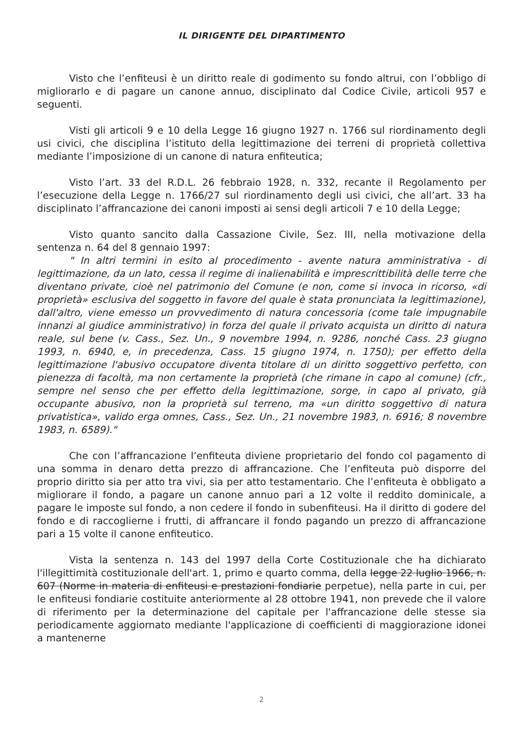IL DIRIGENTE DEL DIPARTIMENTO
Visto che l’enfiteusi è un diritto reale di godimento su fondo altrui, con l’obbligo di migliorarlo e di pagare un canone annuo, disciplinato dal Codice Civile, articoli 957 e seguenti.
Visti gli articoli 9 e 10 della Legge 16 giugno 1927 n. 1766 sul riordinamento degli usi civici, che disciplina l’istituto della legittimazione dei terreni di proprietà collettiva mediante l’imposizione di un canone di natura enfiteutica;
Visto l’art. 33 del R.D.L. 26 febbraio 1928, n. 332, recante il Regolamento per l’esecuzione della Legge n. 1766/27 sul riordinamento degli usi civici, che all’art. 33 ha disciplinato l’affrancazione dei canoni imposti ai sensi degli articoli 7 e 10 della Legge;
Visto quanto sancito dalla Cassazione Civile, Sez. III, nella motivazione della sentenza n. 64 del 8 gennaio 1997:
" In altri termini in esito al procedimento - avente natura amministrativa - di legittimazione, da un lato, cessa il regime di inalienabilità e imprescrittibilità delle terre che diventano private, cioè nel patrimonio del Comune (e non, come si invoca in ricorso, «di proprietà» esclusiva del soggetto in favore del quale è stata pronunciata la legittimazione), dall'altro, viene emesso un provvedimento di natura concessoria (come tale impugnabile innanzi al giudice amministrativo) in forza del quale il privato acquista un diritto di natura reale, sul bene (v. Cass., Sez. Un., 9 novembre 1994, n. 9286, nonché Cass. 23 giugno 1993, n. 6940, e, in precedenza, Cass. 15 giugno 1974, n. 1750); per effetto della legittimazione l'abusivo occupatore diventa titolare di un diritto soggettivo perfetto, con pienezza di facoltà, ma non certamente la proprietà (che rimane in capo al comune) (cfr., sempre nel senso che per effetto della legittimazione, sorge, in capo al privato, già occupante abusivo, non la proprietà sul terreno, ma «un diritto soggettivo di natura privatistica», valido erga omnes, Cass., Sez. Un., 21 novembre 1983, n. 6916; 8 novembre 1983, n. 6589)."
Che con l’affrancazione l’enfiteuta diviene proprietario del fondo col pagamento di una somma in denaro detta prezzo di affrancazione. Che l’enfiteuta può disporre del proprio diritto sia per atto tra vivi, sia per atto testamentario. Che l’enfiteuta è obbligato a migliorare il fondo, a pagare un canone annuo pari a 12 volte il reddito dominicale, a pagare le imposte sul fondo, a non cedere il fondo in subenfiteusi. Ha il diritto di godere del fondo e di raccoglierne i frutti, di affrancare il fondo pagando un prezzo di affrancazione pari a 15 volte il canone enfiteutico.
Vista la sentenza n. 143 del 1997 della Corte Costituzionale che ha dichiarato l'illegittimità costituzionale dell'art. 1, primo e quarto comma, della legge 22 luglio 1966, n. 607 (Norme in materia di enfiteusi e prestazioni fondiarie perpetue), nella parte in cui, per le enfiteusi fondiarie costituite anteriormente al 28 ottobre 1941, non prevede che il valore di riferimento per la determinazione del capitale per l'affrancazione delle stesse sia periodicamente aggiornato mediante l'applicazione di coefficienti di maggiorazione idonei a mantenerne
2